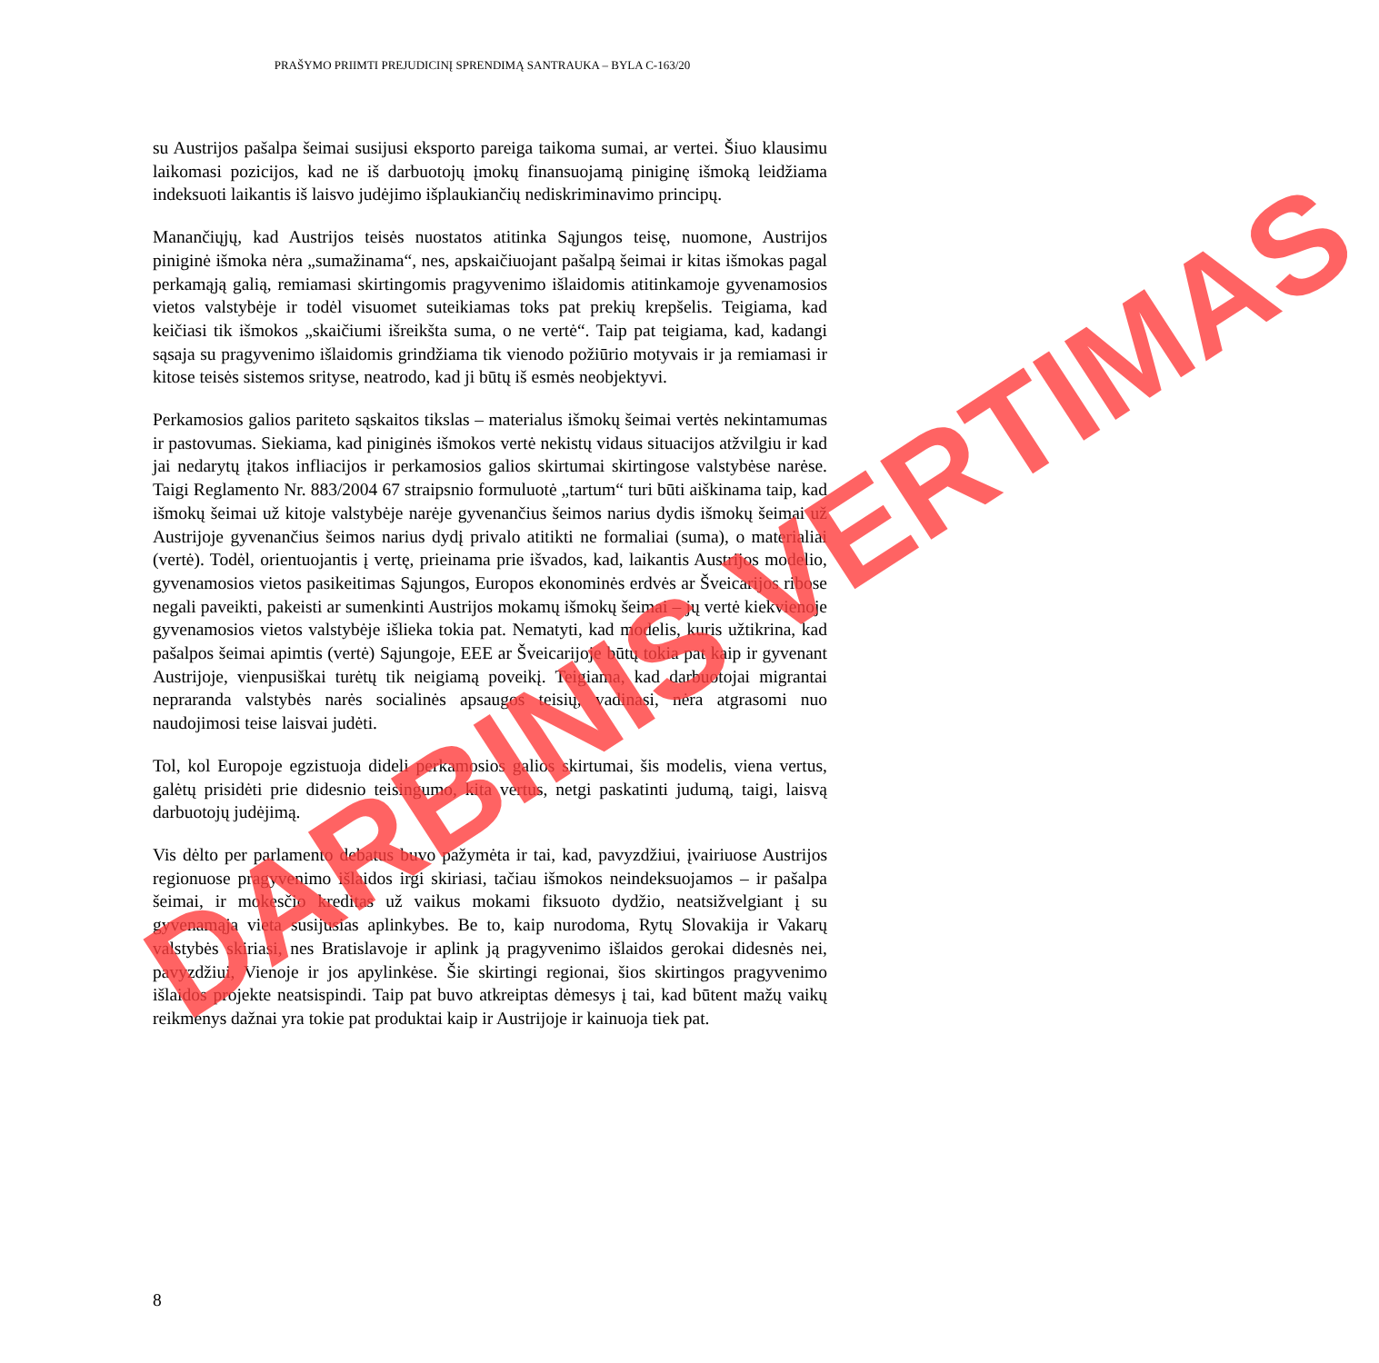PRAŠYMO PRIIMTI PREJUDICINĮ SPRENDIMĄ SANTRAUKA – BYLA C-163/20
su Austrijos pašalpa šeimai susijusi eksporto pareiga taikoma sumai, ar vertei. Šiuo klausimu laikomasi pozicijos, kad ne iš darbuotojų įmokų finansuojamą piniginę išmoką leidžiama indeksuoti laikantis iš laisvo judėjimo išplaukiančių nediskriminavimo principų.
Manančiųjų, kad Austrijos teisės nuostatos atitinka Sąjungos teisę, nuomone, Austrijos piniginė išmoka nėra „sumažinama“, nes, apskaičiuojant pašalpą šeimai ir kitas išmokas pagal perkamąją galią, remiamasi skirtingomis pragyvenimo išlaidomis atitinkamoje gyvenamosios vietos valstybėje ir todėl visuomet suteikiamas toks pat prekių krepšelis. Teigiama, kad keičiasi tik išmokos „skaičiumi išreikšta suma, o ne vertė“. Taip pat teigiama, kad, kadangi sąsaja su pragyvenimo išlaidomis grindžiama tik vienodo požiūrio motyvais ir ja remiamasi ir kitose teisės sistemos srityse, neatrodo, kad ji būtų iš esmės neobjektyvi.
Perkamosios galios pariteto sąskaitos tikslas – materialus išmokų šeimai vertės nekintamumas ir pastovumas. Siekiama, kad piniginės išmokos vertė nekistų vidaus situacijos atžvilgiu ir kad jai nedarytų įtakos infliacijos ir perkamosios galios skirtumai skirtingose valstybėse narėse. Taigi Reglamento Nr. 883/2004 67 straipsnio formuluotė „tartum“ turi būti aiškinama taip, kad išmokų šeimai už kitoje valstybėje narėje gyvenančius šeimos narius dydis išmokų šeimai už Austrijoje gyvenančius šeimos narius dydį privalo atitikti ne formaliai (suma), o materialiai (vertė). Todėl, orientuojantis į vertę, prieinama prie išvados, kad, laikantis Austrijos modelio, gyvenamosios vietos pasikeitimas Sąjungos, Europos ekonominės erdvės ar Šveicarijos ribose negali paveikti, pakeisti ar sumenkinti Austrijos mokamų išmokų šeimai – jų vertė kiekvienoje gyvenamosios vietos valstybėje išlieka tokia pat. Nematyti, kad modelis, kuris užtikrina, kad pašalpos šeimai apimtis (vertė) Sąjungoje, EEE ar Šveicarijoje būtų tokia pat kaip ir gyvenant Austrijoje, vienpusiškai turėtų tik neigiamą poveikį. Teigiama, kad darbuotojai migrantai nepraranda valstybės narės socialinės apsaugos teisių, vadinasi, nėra atgrasomi nuo naudojimosi teise laisvai judėti.
Tol, kol Europoje egzistuoja dideli perkamosios galios skirtumai, šis modelis, viena vertus, galėtų prisidėti prie didesnio teisingumo, kita vertus, netgi paskatinti judumą, taigi, laisvą darbuotojų judėjimą.
Vis dėlto per parlamento debatus buvo pažymėta ir tai, kad, pavyzdžiui, įvairiuose Austrijos regionuose pragyvenimo išlaidos irgi skiriasi, tačiau išmokos neindeksuojamos – ir pašalpa šeimai, ir mokesčio kreditas už vaikus mokami fiksuoto dydžio, neatsižvelgiant į su gyvenamąja vieta susijusias aplinkybes. Be to, kaip nurodoma, Rytų Slovakija ir Vakarų valstybės skiriasi, nes Bratislavoje ir aplink ją pragyvenimo išlaidos gerokai didesnės nei, pavyzdžiui, Vienoje ir jos apylinkėse. Šie skirtingi regionai, šios skirtingos pragyvenimo išlaidos projekte neatsispindi. Taip pat buvo atkreiptas dėmesys į tai, kad būtent mažų vaikų reikmenys dažnai yra tokie pat produktai kaip ir Austrijoje ir kainuoja tiek pat.
8
DARBINIS VERTIMAS